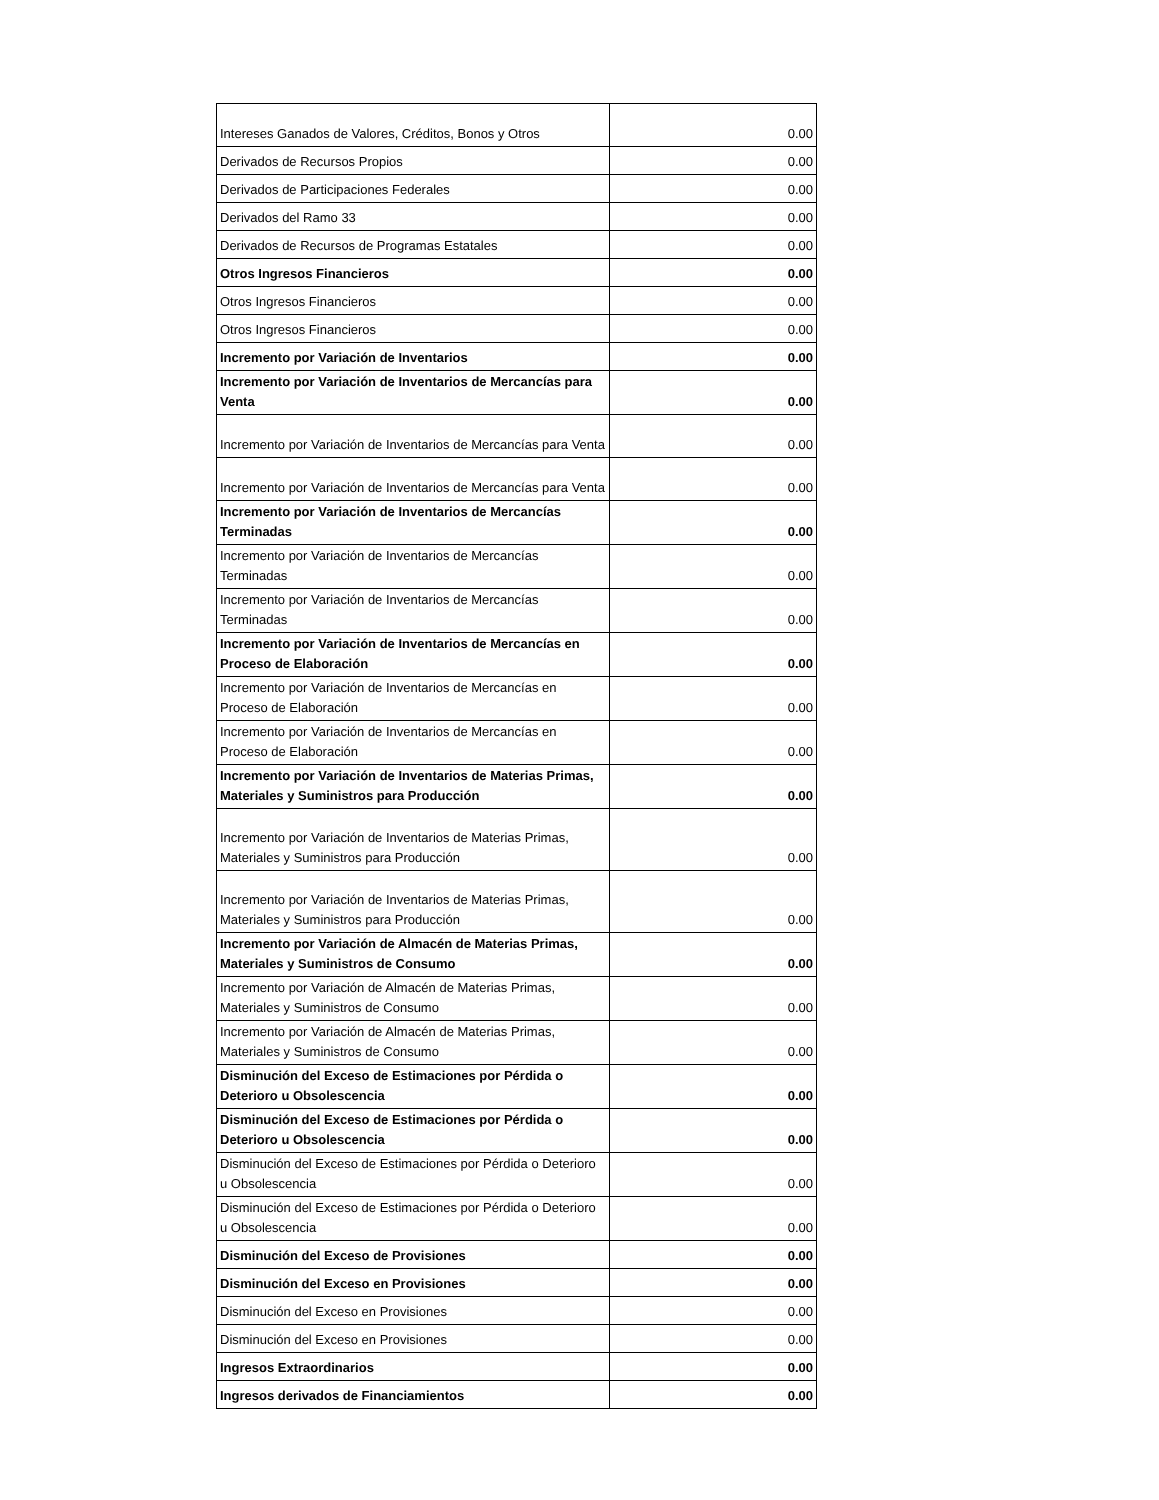| Intereses Ganados de Valores, Créditos, Bonos y Otros | 0.00 |
| Derivados de Recursos Propios | 0.00 |
| Derivados de Participaciones Federales | 0.00 |
| Derivados del Ramo 33 | 0.00 |
| Derivados de Recursos de Programas Estatales | 0.00 |
| Otros Ingresos Financieros | 0.00 |
| Otros Ingresos Financieros | 0.00 |
| Otros Ingresos Financieros | 0.00 |
| Incremento por Variación de Inventarios | 0.00 |
| Incremento por Variación de Inventarios de Mercancías para Venta | 0.00 |
| Incremento por Variación de Inventarios de Mercancías para Venta | 0.00 |
| Incremento por Variación de Inventarios de Mercancías para Venta | 0.00 |
| Incremento por Variación de Inventarios de Mercancías Terminadas | 0.00 |
| Incremento por Variación de Inventarios de Mercancías Terminadas | 0.00 |
| Incremento por Variación de Inventarios de Mercancías Terminadas | 0.00 |
| Incremento por Variación de Inventarios de Mercancías en Proceso de Elaboración | 0.00 |
| Incremento por Variación de Inventarios de Mercancías en Proceso de Elaboración | 0.00 |
| Incremento por Variación de Inventarios de Mercancías en Proceso de Elaboración | 0.00 |
| Incremento por Variación de Inventarios de Materias Primas, Materiales y Suministros para Producción | 0.00 |
| Incremento por Variación de Inventarios de Materias Primas, Materiales y Suministros para Producción | 0.00 |
| Incremento por Variación de Inventarios de Materias Primas, Materiales y Suministros para Producción | 0.00 |
| Incremento por Variación de Almacén de Materias Primas, Materiales y Suministros de Consumo | 0.00 |
| Incremento por Variación de Almacén de Materias Primas, Materiales y Suministros de Consumo | 0.00 |
| Incremento por Variación de Almacén de Materias Primas, Materiales y Suministros de Consumo | 0.00 |
| Disminución del Exceso de Estimaciones por Pérdida o Deterioro u Obsolescencia | 0.00 |
| Disminución del Exceso de Estimaciones por Pérdida o Deterioro u Obsolescencia | 0.00 |
| Disminución del Exceso de Estimaciones por Pérdida o Deterioro u Obsolescencia | 0.00 |
| Disminución del Exceso de Estimaciones por Pérdida o Deterioro u Obsolescencia | 0.00 |
| Disminución del Exceso de Provisiones | 0.00 |
| Disminución del Exceso en Provisiones | 0.00 |
| Disminución del Exceso en Provisiones | 0.00 |
| Disminución del Exceso en Provisiones | 0.00 |
| Ingresos Extraordinarios | 0.00 |
| Ingresos derivados de Financiamientos | 0.00 |